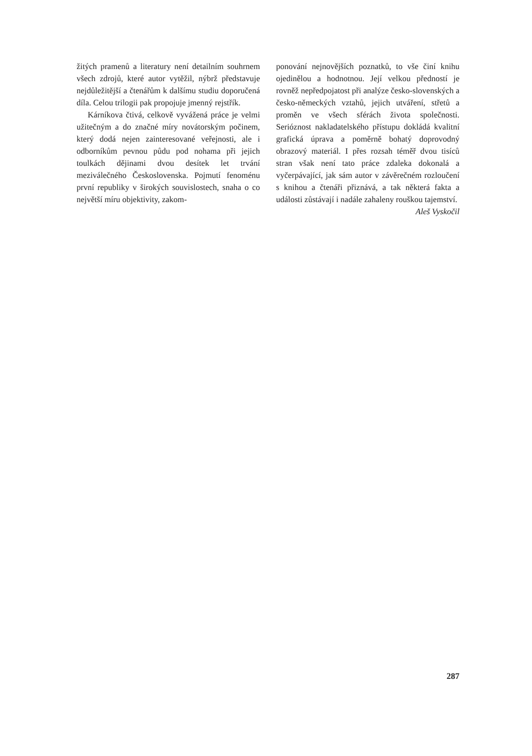žitých pramenů a literatury není detailním souhrnem všech zdrojů, které autor vytěžil, nýbrž představuje nejdůležitější a čtenářům k dalšímu studiu doporučená díla. Celou trilogii pak propojuje jmenný rejstřík.
Kárníkova čtivá, celkově vyvážená práce je velmi užitečným a do značné míry novátorským počinem, který dodá nejen zainteresované veřejnosti, ale i odborníkům pevnou půdu pod nohama při jejich toulkách dějinami dvou desítek let trvání meziválečného Československa. Pojmutí fenoménu první republiky v širokých souvislostech, snaha o co největší míru objektivity, zakom-
ponování nejnovějších poznatků, to vše činí knihu ojedinělou a hodnotnou. Její velkou předností je rovněž nepředpojatost při analýze česko-slovenských a česko-německých vztahů, jejich utváření, střetů a proměn ve všech sférách života společnosti. Serióznost nakladatelského přístupu dokládá kvalitní grafická úprava a poměrně bohatý doprovodný obrazový materiál. I přes rozsah téměř dvou tisíců stran však není tato práce zdaleka dokonalá a vyčerpávající, jak sám autor v závěrečném rozloučení s knihou a čtenáři přiznává, a tak některá fakta a události zůstávají i nadále zahaleny rouškou tajemství.
Aleš Vyskočil
287